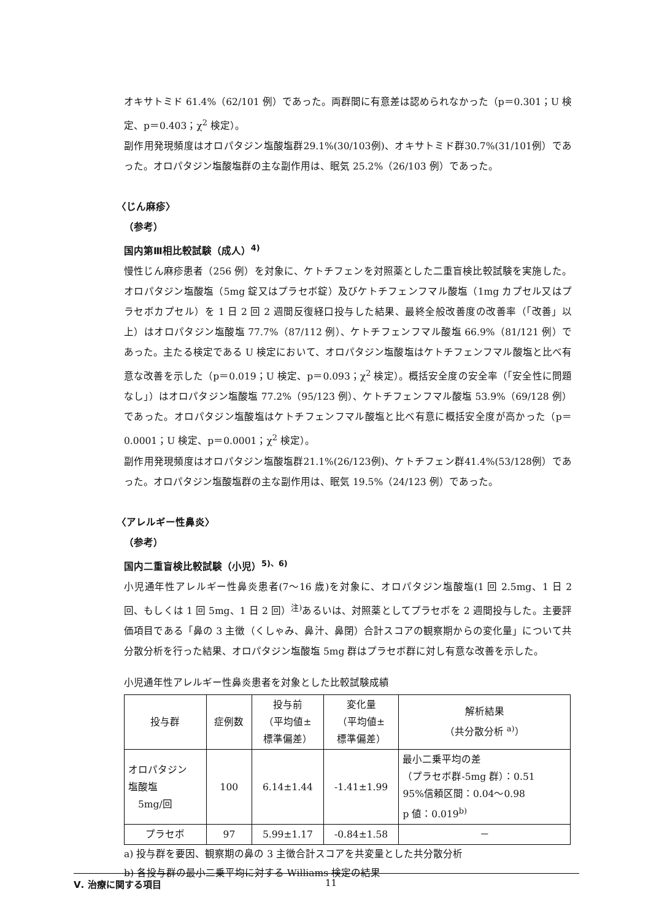オキサトミド 61.4%（62/101 例）であった。両群間に有意差は認められなかった（p＝0.301；U 検定、p＝0.403；χ<sup>2</sup> 検定）。
副作用発現頻度はオロパタジン塩酸塩群29.1%(30/103例)、オキサトミド群30.7%(31/101例）であった。オロパタジン塩酸塩群の主な副作用は、眠気 25.2%（26/103 例）であった。
〈じん麻疹〉
（参考）
国内第Ⅲ相比較試験（成人）<sup>4)</sup>
慢性じん麻疹患者（256 例）を対象に、ケトチフェンを対照薬とした二重盲検比較試験を実施した。オロパタジン塩酸塩（5mg 錠又はプラセボ錠）及びケトチフェンフマル酸塩（1mg カプセル又はプラセボカプセル）を 1 日 2 回 2 週間反復経口投与した結果、最終全般改善度の改善率（「改善」以上）はオロパタジン塩酸塩 77.7%（87/112 例）、ケトチフェンフマル酸塩 66.9%（81/121 例）であった。主たる検定である U 検定において、オロパタジン塩酸塩はケトチフェンフマル酸塩と比べ有意な改善を示した（p＝0.019；U 検定、p＝0.093；χ<sup>2</sup> 検定）。概括安全度の安全率（「安全性に問題なし」）はオロパタジン塩酸塩 77.2%（95/123 例）、ケトチフェンフマル酸塩 53.9%（69/128 例）であった。オロパタジン塩酸塩はケトチフェンフマル酸塩と比べ有意に概括安全度が高かった（p＝0.0001；U 検定、p＝0.0001；χ<sup>2</sup> 検定）。
副作用発現頻度はオロパタジン塩酸塩群21.1%(26/123例)、ケトチフェン群41.4%(53/128例）であった。オロパタジン塩酸塩群の主な副作用は、眠気 19.5%（24/123 例）であった。
〈アレルギー性鼻炎〉
（参考）
国内二重盲検比較試験（小児）<sup>5)、6)</sup>
小児通年性アレルギー性鼻炎患者(7～16 歳)を対象に、オロパタジン塩酸塩(1 回 2.5mg、1 日 2 回、もしくは 1 回 5mg、1 日 2 回）<sup>注)</sup>あるいは、対照薬としてプラセボを 2 週間投与した。主要評価項目である「鼻の 3 主徴（くしゃみ、鼻汁、鼻閉）合計スコアの観察期からの変化量」について共分散分析を行った結果、オロパタジン塩酸塩 5mg 群はプラセボ群に対し有意な改善を示した。
小児通年性アレルギー性鼻炎患者を対象とした比較試験成績
| 投与群 | 症例数 | 投与前 （平均値± 標準偏差） | 変化量 （平均値± 標準偏差） | 解析結果 （共分散分析 <sup>a)</sup>） |
| --- | --- | --- | --- | --- |
| オロパタジン 塩酸塩 5mg/回 | 100 | 6.14±1.44 | -1.41±1.99 | 最小二乗平均の差 （プラセボ群-5mg 群）：0.51 95%信頼区間：0.04～0.98 p 値：0.019<sup>b)</sup> |
| プラセボ | 97 | 5.99±1.17 | -0.84±1.58 | － |
a) 投与群を要因、観察期の鼻の 3 主徴合計スコアを共変量とした共分散分析
b) 各投与群の最小二乗平均に対する Williams 検定の結果
Ⅴ. 治療に関する項目 11